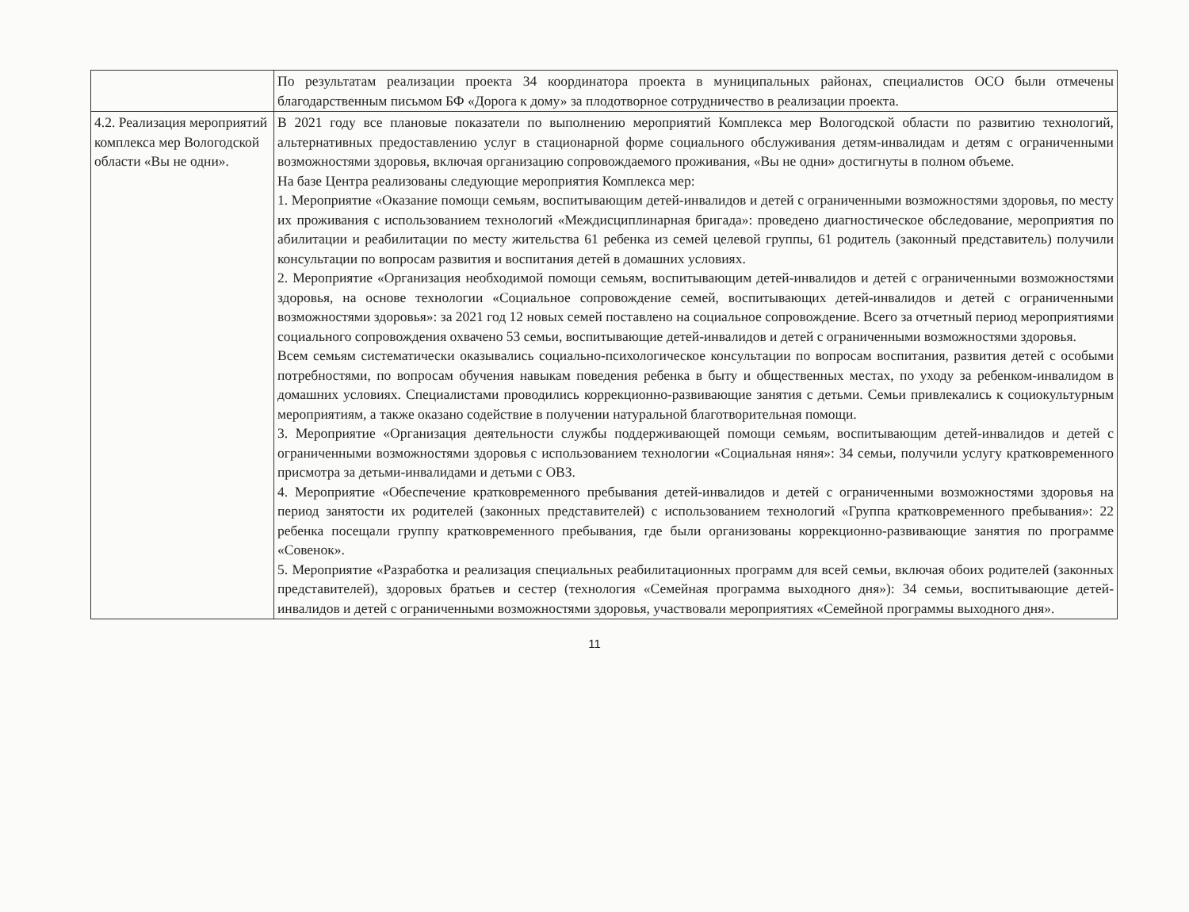| | По результатам реализации проекта 34 координатора проекта в муниципальных районах, специалистов ОСО были отмечены благодарственным письмом БФ «Дорога к дому» за плодотворное сотрудничество в реализации проекта. |
| 4.2. Реализация мероприятий комплекса мер Вологодской области «Вы не одни». | В 2021 году все плановые показатели по выполнению мероприятий Комплекса мер Вологодской области по развитию технологий, альтернативных предоставлению услуг в стационарной форме социального обслуживания детям-инвалидам и детям с ограниченными возможностями здоровья, включая организацию сопровождаемого проживания, «Вы не одни» достигнуты в полном объеме. На базе Центра реализованы следующие мероприятия Комплекса мер: 1. Мероприятие «Оказание помощи семьям, воспитывающим детей-инвалидов и детей с ограниченными возможностями здоровья, по месту их проживания с использованием технологий «Междисциплинарная бригада»: проведено диагностическое обследование, мероприятия по абилитации и реабилитации по месту жительства 61 ребенка из семей целевой группы, 61 родитель (законный представитель) получили консультации по вопросам развития и воспитания детей в домашних условиях. 2. Мероприятие «Организация необходимой помощи семьям, воспитывающим детей-инвалидов и детей с ограниченными возможностями здоровья, на основе технологии «Социальное сопровождение семей, воспитывающих детей-инвалидов и детей с ограниченными возможностями здоровья»: за 2021 год 12 новых семей поставлено на социальное сопровождение. Всего за отчетный период мероприятиями социального сопровождения охвачено 53 семьи, воспитывающие детей-инвалидов и детей с ограниченными возможностями здоровья. Всем семьям систематически оказывались социально-психологическое консультации по вопросам воспитания, развития детей с особыми потребностями, по вопросам обучения навыкам поведения ребенка в быту и общественных местах, по уходу за ребенком-инвалидом в домашних условиях. Специалистами проводились коррекционно-развивающие занятия с детьми. Семьи привлекались к социокультурным мероприятиям, а также оказано содействие в получении натуральной благотворительная помощи. 3. Мероприятие «Организация деятельности службы поддерживающей помощи семьям, воспитывающим детей-инвалидов и детей с ограниченными возможностями здоровья с использованием технологии «Социальная няня»: 34 семьи, получили услугу кратковременного присмотра за детьми-инвалидами и детьми с ОВЗ. 4. Мероприятие «Обеспечение кратковременного пребывания детей-инвалидов и детей с ограниченными возможностями здоровья на период занятости их родителей (законных представителей) с использованием технологий «Группа кратковременного пребывания»: 22 ребенка посещали группу кратковременного пребывания, где были организованы коррекционно-развивающие занятия по программе «Совенок». 5. Мероприятие «Разработка и реализация специальных реабилитационных программ для всей семьи, включая обоих родителей (законных представителей), здоровых братьев и сестер (технология «Семейная программа выходного дня»): 34 семьи, воспитывающие детей-инвалидов и детей с ограниченными возможностями здоровья, участвовали мероприятиях «Семейной программы выходного дня». |
11